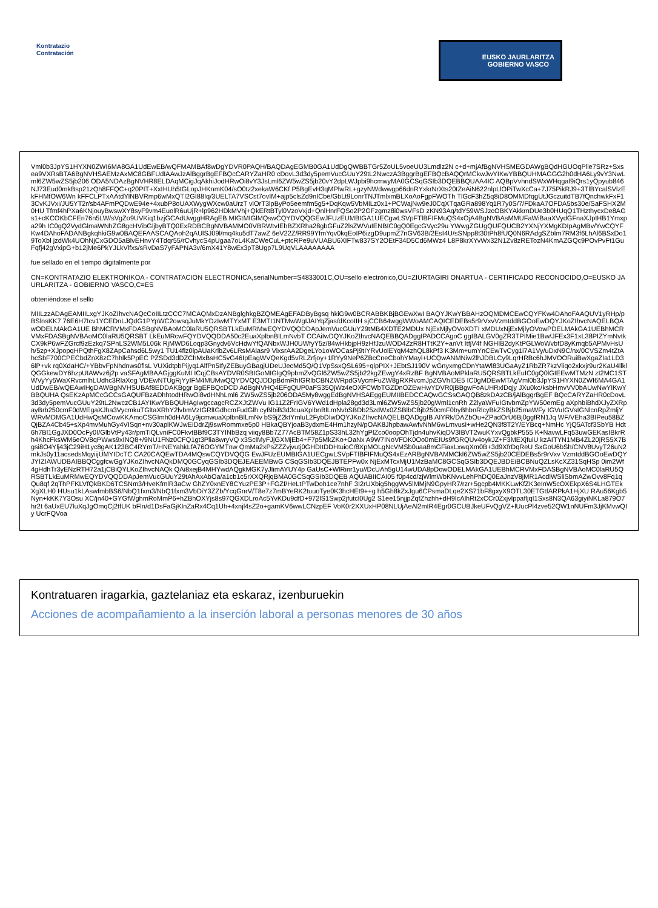Kontratazio
Contratación
EUSKO JAURLARITZA
GOBIERNO VASCO
Vml0b3JpYS1HYXN0ZWI6MA8GA1UdEwEB/wQFMAMBAf8wDgYDVR0PAQH/BAQDAgEGMB0GA1UdDgQWBBTGr5ZoUL5voeUU3Lmdlz2N c+d+mjAfBgNVHSMEGDAWgBQdHGUOqPlle7SRz+Sxsea9VXRsBTA6BgNVHSAEMzAxMC8GBFUdIAAwJzAlBggrBgEFBQcCARYZaHR0 cDovL3d3dy5pemVucGUuY29tL2NwczA3BggrBgEFBQcBAQQrMCkwJwYIKwYBBQUHMAGGG2h0dHA6Ly9vY3NwLml6ZW5wZS5jb206 ODA5NDAzBgNVHR8ELDAqMCigJqAkhiJodHRwOi8vY3JsLml6ZW5wZS5jb20vY2dpLWJpbi9hcmwyMA0GCSqGSIb3DQEBBQUAA4IC AQBpVvhndSWxWHqgal9iQrs1yQpyub846NJ73Eud0mkBsp21zQh8FFQC+q20PIT+XxIHUh5tGLopJHKnmK04/sO0tz2xekaW6CKf P5BgEvH3qMPlwRL+gzyNWdwwgp66dnRYxkrNrXts20tZeAiN622nlpLlOPiTwXcCa+7J75PikRJ9+3TlBYcalSVlzEkFHMfOW6Wn kFFCLPTxAAtdYlNBVRmp6wMxQTI2GI88Iq/3UELTA7VSCst7ovIM+ajp5clsZd9nICbe/GbLt9LonrTNJTmlxmBLXoAoFgpFWOTh TlGcF3hZ5q8iD8OMMDfqgUtJGczuitdTB7fQnchwkFxF13CvKJVxi/JU5YT2r/sb4AFmPQDwE94e+4xubP8oUAXWygWXcw0aUrzT viOrT3lpByPo5eemfm5g5+DqKqw5VbMILz0x1+PCWajNw9eJ0CqXTqaGRa898Yq1R7y0S/7/FDkaA7OFDA5bs30e/SaFSHX2M0HU Tfmf4hPXa6KNjouyBwswXY8syF9vm4EuolR6uUjR+lp962HDkMVhj+QkERtBTyl0VzoVxjd+QnlHnrFQSo2P2GFzgmz8i0wsVFsD zKN93Aq/tdY59WSJzcOBKYAkkrnDUe3b0HUqQ1THzthycxDe8AGs1+cKCOKbCFEn76n5LW/sVgZo9UVKiq1bzjGCAdUwggHRAgEB MIGtMIGlMQswCQYDVQQGEwJFUzEUMBIGA1UECgwLSVpFTlBFIFMuQS4xOjA4BgNVBAsMMUFaWiBaaXVydGFnaXJpIHB1Ymxpa29h IC0gQ2VydGlmaWNhZG8gcHVibGljbyBTQ0ExRDBCBgNVBAMMO0VBRWtvIEhBZXRha28gbGFuZ2lsZWVuIENBIC0gQ0EgcGVyc29u YWwgZGUgQUFQUCB2YXNjYXMgKDIpAgMBv/YwCQYFKw4DAhoFADANBgkqhkiG9w0BAQEFAASCAQAoh2qAUlSJ09l/mq4ku5dT7awZ 6eV22Z/RR99YfmYqv0kqEoIP6izgD9upmZ7nGV63B/2EsI4U/sSNpp8t30tPh8fUQ0N6RAdgSZbIm7RM3f6LhAl6BSxDo19ToXbl jzdWk4UOhNjCxGDO5aBlvEHnvY4Tdqr55/rCvhycS4pUgaa7oL4KaCWeCuL+ptcRPe9uVUABU6XIFTw837SY2OEtF34D5Cd6MWz4 L8P8krXYvWx32N1Zv8zRETozN4KmAZGQc9POvPvFt1GuFqfj42gVxipG+b12jMe6PkYJLkVlfxs/sRvDaS7yFAPNA3v/6mX41Y8wEx3pT8Ugp7L9UqVLAAAAAAAA
fue sellado en el tiempo digitalmente por
CN=KONTRATAZIO ELEKTRONIKOA - CONTRATACION ELECTRONICA,serialNumber=S4833001C,OU=sello electrónico,OU=ZIURTAGIRI ONARTUA - CERTIFICADO RECONOCIDO,O=EUSKO JAURLARITZA - GOBIERNO VASCO,C=ES
obteniéndose el sello
MIILzzADAgEAMIILxgYJKoZIhvcNAQcCoIILtzCCC7MCAQMxDzANBglghkgBZQMEAgEFADByBgsq hkiG9w0BCRABBKBjBGEwXwI BAQYJKwYBBAHzOQMDMCEwCQYFKw4DAhoFAAQUV1yRHp/pBSlnsKK7 76E6H7Icv1YCEDnLJQdG1PYpWC2owsqJuMkYDzIwMTYxMT E3MTI1NTMwWgIJAIYqZjas/dKcoIIH sjCCB64wggWWoAMCAQICEDEBs5r9rVxvVzmtddBGOoEwDQYJKoZIhvcNAQELBQAwODELMAkGA1UE BhMCRVMxFDASBgNVBAoMC0laRU5QRSBTLkEuMRMwEQYDVQQDDApJemVucGUuY29tMB4XDTE2MDUx NjExMjlyOVoXDTI xMDUxNjExMjlyOVowPDELMAkGA1UEBhMCRVMxFDASBgNVBAoMC0laRU5QRSBT LkEuMRcwFQYDVQQDDA50c2EuaXplbnBlLmNvbT CCAiIwDQYJKoZIhvcNAQEBBQADggIPADCCAgoC ggIBALGV0gZR3TPIMie1Bw/JFEx3F1xL38PIZYmNvtkCX9kP6wFZGrcf9zEzkq7SPnLS2WM5L06k RjMWD6Loqp3Gnydv6VcHdwYfQANbxWJH0UWfyY5z/84wHkbjpH9zHfJzuWOD4ZzR8HTtK2Y+anVt ItfjV4f NGHIB2dyKtPGLWoWvbfD8yKmqb5APMvHsUh/5zp+XJpopqHPQthFgX8ZApCahsd6L5wy1 TU14flz0lpAUaKrlbZv6LRsMAlasr9 VixsrAA2DgeLYo1oWOCasPj9tIYRvUolEYqM4zhQL8kPf3 K3Mm+umYnCEwTvCyg1i7A1Vy/uDxN9C/nx/0CVSZm4tZtAhcSbF700CPECbdZnX8zC7hhlk5PpEC PZSDd3dDZChMxBsHC5vG46IpEagWVQeKgd5vRLZrfjoy+1RYy9NeP6ZBcCneCbohYMayl+UCQwANMNiw2lhJDBLCy9LqrHRBc6hJMVOORuiBwXgaZIa1LD36lP+vk rq0XdaHC/+YBbvFpNhdnws0flsL VUXidtpbPijyq1AlfPn5IfyZEBuyGBagjUDeUJecMd5Q/Q1VpSsxQSL695+qlpPIX+JEbtSJ190V wGnyxmgCDnYtaWl83UGaAyZ1RbZR7kzVliqo2xkxjr9ur2KaU4llklQGGkewDY6hzpUIAWvz6j2p vaSFAgMBAAGjggKuMI ICqjCBsAYDVR0SBIGoMIGlgQ9pbmZvQGl6ZW5wZS5jb22kgZEwgY4xRzBF BgNVBAoMPklaRU5QRSBTLkEuIC0gQ0lGIEEwMTMzN zI2MC1STWVyYy5WaXRvcmlhLUdhc3RlaXog VDEwNTUgRjYyIFM4MUMwQQYDVQQJDDpBdmRhIGRlbCBNZWRpdGVycmFuZW8gRXRvcmJpZGVhIDE5 IC0gMDEwMTAgVml0b3JpYS1HYXN0ZWI6MA4GA1UdDwEB/wQEAwIHgDAWBgNVHSUBAf8EDDAKBggr BgEFBQcDCD AdBgNVHQ4EFgQUP0aFS35QjWz4eOXFCWbTGZDnOZEwHwYDVR0jBBgwFoAUHRxlDqjy JXu0kc/ksbHmvVV0bAUwNwYIKwYBBQUHA QsEKzApMCcGCCsGAQUFBzADhhtodHRwOi8vdHNhLml6 ZW5wZS5jb206ODA5My8wggEdBgNVHSAEggEUMIIBEDCCAQwGCSsGAQQB8zkDAzCB/jAlBggrBgEF BQcCARYZaHR0cDovL3d3dy5pemVucGUuY29tL2NwczCB1AYIKwYBBQUHAgIwgccagcRCZXJtZWVu IG11Z2FrIGV6YWd1dHpla28gd3d3Lml6ZW5wZS5jb20gWml1cnRh Z2lyaWFuIGtvbmZpYW50emEg aXphbiBhdXJyZXRpayBrb250cmF0dWEgaXJha3VycmkuTGltaXRhY2lvbmVzIGRlIGdhcmFudGlh cyBlbiB3d3cuaXplbnBlLmNvbSBDb25zdWx0ZSBlbCBjb250cmF0byBhbnRlcyBkZSBjb25maWFy IGVuIGVsIGNlcnRpZmljY WRvMDMGA1UdHwQsMCowKKAmoCSGImh0dHA6Ly9jcmwuaXplbnBlLmNv bS9jZ2ktYmluL2FybDIwDQYJKoZIhvcNAQELBQADggIB AIYRk/DAZbOu+ZPadOrU6Bj0ggfRN1Jq WF/VEha3BIPeu58BZQjBZA4Cb45+sXp4mvMuhGy4VISqn+nv30aplKWJwEiDdrZj9swRommxe5p0 HBkaQBYjoaB3ydxmE4Hm1hzyN/pOAK8JhpbawAwfvNhM6wLmvusI+wHe2QN3f8T2Y/EYBcq+NmHc YjQ5ATcf3SbYB Hdt6h7Bl1GgJXD0OcFy0I/GlbVtPy43r/pmTiQLvniFC0FkvtBBf9C3TYINbBzq viiqy8Bb7Z77AcBTM58Z1pS33hL32hYgPlZco0oopOhTjdn4uhvKiqDV3IBVT2wuKYxvQgbkP555 K+NavwLFq53uwGEKasIBkrRh4KhcFksWM6eOV8qPWws9xINQ8+/9NU1FNz0CFQ1gt3Plia8wryVQ x3SclMyFJjGXMjEb4+F7p5MkZKo+OaNx A9W7INoVFDK0Oo0mEIUs9fGRQUv4oykJZ+F3MEXjfuiU kzAITYN1MB4ZL20jRS5X7Bgsi8O4Ylj43jC29iH1yc8gAK123BC4RYmT/HNEYahkLfA76OGYMTnw QmMa2xPsZZZvjvutj0GHDItDDHtuioC/8XpMOLgNcVMSb0uaa8mGFiaxLxwqXm0B+3d9XfrDqReU SxGoU6bSh/CNV8UvyT26uN2mkJs0y11acsedsMqyiijUMYIDcTC CA20CAQEwTDA4MQswCQYDVQQG EwJFUzEUMBIGA1UECgwLSVpFTlBFIFMuQS4xEzARBgNVBAMMCkl6ZW5wZS5jb20CEDEBs5r9rVxv VzmtddBGOoEwDQYJYIZIAWUDBAIBBQCggfcwGgYJKoZIhvcNAQkDMQ0GCyqGSIb3DQEJEAEEMBwG CSqGSIb3DQEJBTEPFw0x NjExMTcxMjU1MzBaMC8GCSqGSIb3DQEJBDEiBCBNuQZLsKcXZ31SqHSp 0im2Wf4gHdhTr3yENzRTH72a1jCBiQYLKoZIhvcNAQk QAi8xejB4MHYwdAQgkMGK7yJlimAYUY4p GaUsC+WlRinr1yu//DcUAh5gU14wUDA8pDowODELMAkGA1UEBhMCRVMxFDASBgNVBAoMC0laRU5Q RSBTLkEuMRMwEQYDVQQDDApJemVucGUuY29tAhAxAbOa/a1cb1c5rXXQRjqBMA0GCSqGSIb3DQEB AQUABIICAI05 f0p4cd/zjWlmWbKNvvLehPhDQ0EaJnzV8jMR1AcdlWSliSbmAZwOvv8Fq1qQu8qf 2qThPFKLVfQkBKD6TCSNm3/HveKfmlR3aCw GhZY0xnEY8CYuzPE3P+FGZf/HeLtPTwDoh1ce7nhF 3I2rUXbig5hggWv5lMMjN9GpyHR7/rzr+5gcpb4MKKLwKfZK3eInW5cOXEkpX6S4LHGTEkXgXLH0 HUsu1kLAswfmbBS6/NbQ1fxm3/NbQ1fxm3VbDiY3ZZb/YcqGnrV/T8e7z7mBYeRK2tuuoTye0K3hcHEt9++g h5Gh8kZxJgu6CPsmaDLqe2XS71bF8gxyX9OTL30ETGtfARPkA1HjXU RAu56Kgb5Nyn+kKK7Y3Osu XC/jn40+GYGfWghmRoMmP6+hZBhOXYjs8s97QGXDLroAc5YvKDu9dfD+972lS1Swp2jfutcl0Ug2 S1ee15njjpZqfZhzhh+dH9IcAlhRt2xCCr0ZxjvlppafljqI1Sxs8N3QA63giyiNKLa879O7hr2t 6aUxEU7luXqJgOmqCj2tfUK bFln/d1DsFaGjKlnZaRx4Cq1Uh+4xnjl4sZ2o+gamKV6wwLCNzpEF VoK0r2XXUxHP08NLUjAeAl2mIR4Egr0GCUBJkeUFvQgVZ+lUucPl4zve52QW1nNUFm3JjKMvwQIy UcrFQVoa
Kontratuaren iragarkia, gaztelaniaz eta eskaraz, izenburuekin
Acciones de acompañamiento a la inserción laboral a personas menores de 30 años